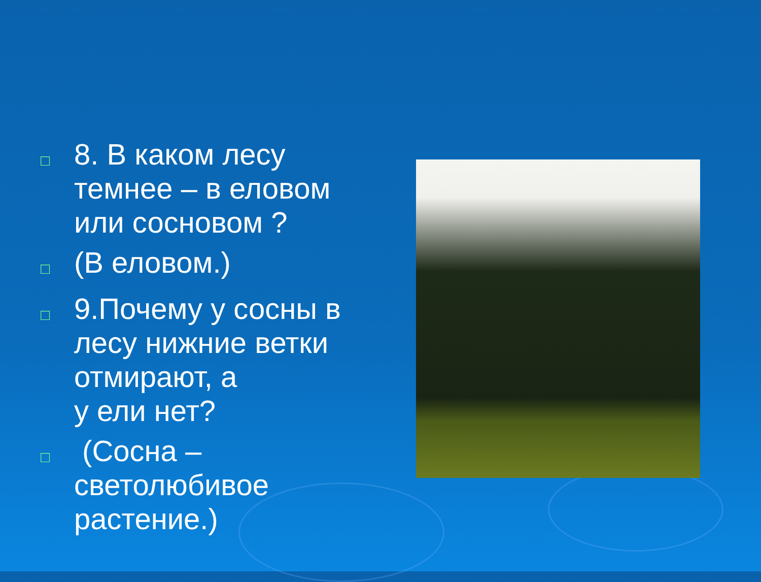□ 8. В каком лесу темнее – в еловом или сосновом ?
□ (В еловом.)
□ 9.Почему у сосны в лесу нижние ветки отмирают, а
у ели нет?
□ (Сосна – светолюбивое растение.)